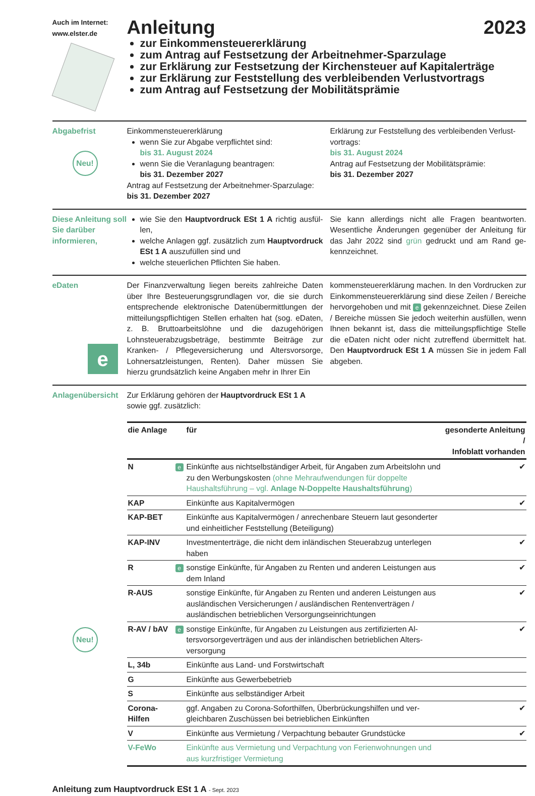Auch im Internet:
www.elster.de
Anleitung 2023
zur Einkommensteuererklärung
zum Antrag auf Festsetzung der Arbeitnehmer-Sparzulage
zur Erklärung zur Festsetzung der Kirchensteuer auf Kapitalerträge
zur Erklärung zur Feststellung des verbleibenden Verlustvortrags
zum Antrag auf Festsetzung der Mobilitätsprämie
Abgabefrist
Neu!
Einkommensteuererklärung
wenn Sie zur Abgabe verpflichtet sind:
bis 31. August 2024
wenn Sie die Veranlagung beantragen:
bis 31. Dezember 2027
Antrag auf Festsetzung der Arbeitnehmer-Sparzulage:
bis 31. Dezember 2027
Erklärung zur Feststellung des verbleibenden Verlust­vortrags:
bis 31. August 2024
Antrag auf Festsetzung der Mobilitätsprämie:
bis 31. Dezember 2027
Diese Anleitung soll Sie darüber informieren,
wie Sie den Hauptvordruck ESt 1 A richtig ausfül­len,
welche Anlagen ggf. zusätzlich zum Hauptvor­druck ESt 1 A auszufüllen sind und
welche steuerlichen Pflichten Sie haben.
Sie kann allerdings nicht alle Fragen beantworten. Wesentliche Änderungen gegenüber der Anleitung für das Jahr 2022 sind grün gedruckt und am Rand ge­kennzeichnet.
eDaten
e
Der Finanzverwaltung liegen bereits zahlreiche Daten über Ihre Besteuerungsgrundlagen vor, die sie durch entsprechende elektronische Datenübermittlungen der mitteilungspflichtigen Stellen erhalten hat (sog. eDa­ten, z. B. Bruttoarbeitslöhne und die dazugehörigen Lohnsteuerabzugsbeträge, bestimmte Beiträge zur Kranken- / Pflegeversicherung und Altersvorsorge, Lohnersatzleistungen, Renten). Daher müssen Sie hierzu grundsätzlich keine Angaben mehr in Ihrer Ein­
kommensteuererklärung machen. In den Vordrucken zur Einkommensteuererklärung sind diese Zeilen / Be­reiche hervorgehoben und mit e gekennzeichnet. Diese Zeilen / Bereiche müssen Sie jedoch weiterhin ausfüllen, wenn Ihnen bekannt ist, dass die mittei­lungspflichtige Stelle die eDaten nicht oder nicht zu­treffend übermittelt hat. Den Hauptvordruck ESt 1 A müssen Sie in jedem Fall abgeben.
Anlagen­übersicht
Neu!
Zur Erklärung gehören der Hauptvordruck ESt 1 A
sowie ggf. zusätzlich:
| die Anlage | | für | gesonderte Anleitung / Infoblatt vorhanden |
| --- | --- | --- | --- |
| N | e | Einkünfte aus nichtselbständiger Arbeit, für Angaben zum Arbeitslohn und zu den Werbungskosten (ohne Mehraufwendungen für doppelte Haushaltsführung – vgl. Anlage N-Doppelte Haushaltsführung ) | ✔ |
| KAP | | Einkünfte aus Kapitalvermögen | ✔ |
| KAP-BET | | Einkünfte aus Kapitalvermögen / anrechenbare Steuern laut geson­derter und einheitlicher Feststellung (Beteiligung) | |
| KAP-INV | | Investmenterträge, die nicht dem inländischen Steuerabzug unterle­gen haben | ✔ |
| R | e | sonstige Einkünfte, für Angaben zu Renten und anderen Leistungen aus dem Inland | ✔ |
| R-AUS | | sonstige Einkünfte, für Angaben zu Renten und anderen Leistungen aus ausländischen Versicherungen / ausländischen Rentenverträ­gen / ausländischen betrieblichen Versorgungseinrichtungen | ✔ |
| R-AV / bAV | e | sonstige Einkünfte, für Angaben zu Leistungen aus zertifizierten Al­tersvorsorgeverträgen und aus der inländischen betrieblichen Alters­versorgung | ✔ |
| L, 34b | | Einkünfte aus Land- und Forstwirtschaft | |
| G | | Einkünfte aus Gewerbebetrieb | |
| S | | Einkünfte aus selbständiger Arbeit | |
| Corona-Hilfen | | ggf. Angaben zu Corona-Soforthilfen, Überbrückungshilfen und ver­gleichbaren Zuschüssen bei betrieblichen Einkünften | ✔ |
| V | | Einkünfte aus Vermietung / Verpachtung bebauter Grundstücke | ✔ |
| V-FeWo | | Einkünfte aus Vermietung und Verpachtung von Ferienwohnungen und aus kurzfristiger Vermietung | |
Anleitung zum Hauptvordruck ESt 1 A - Sept. 2023